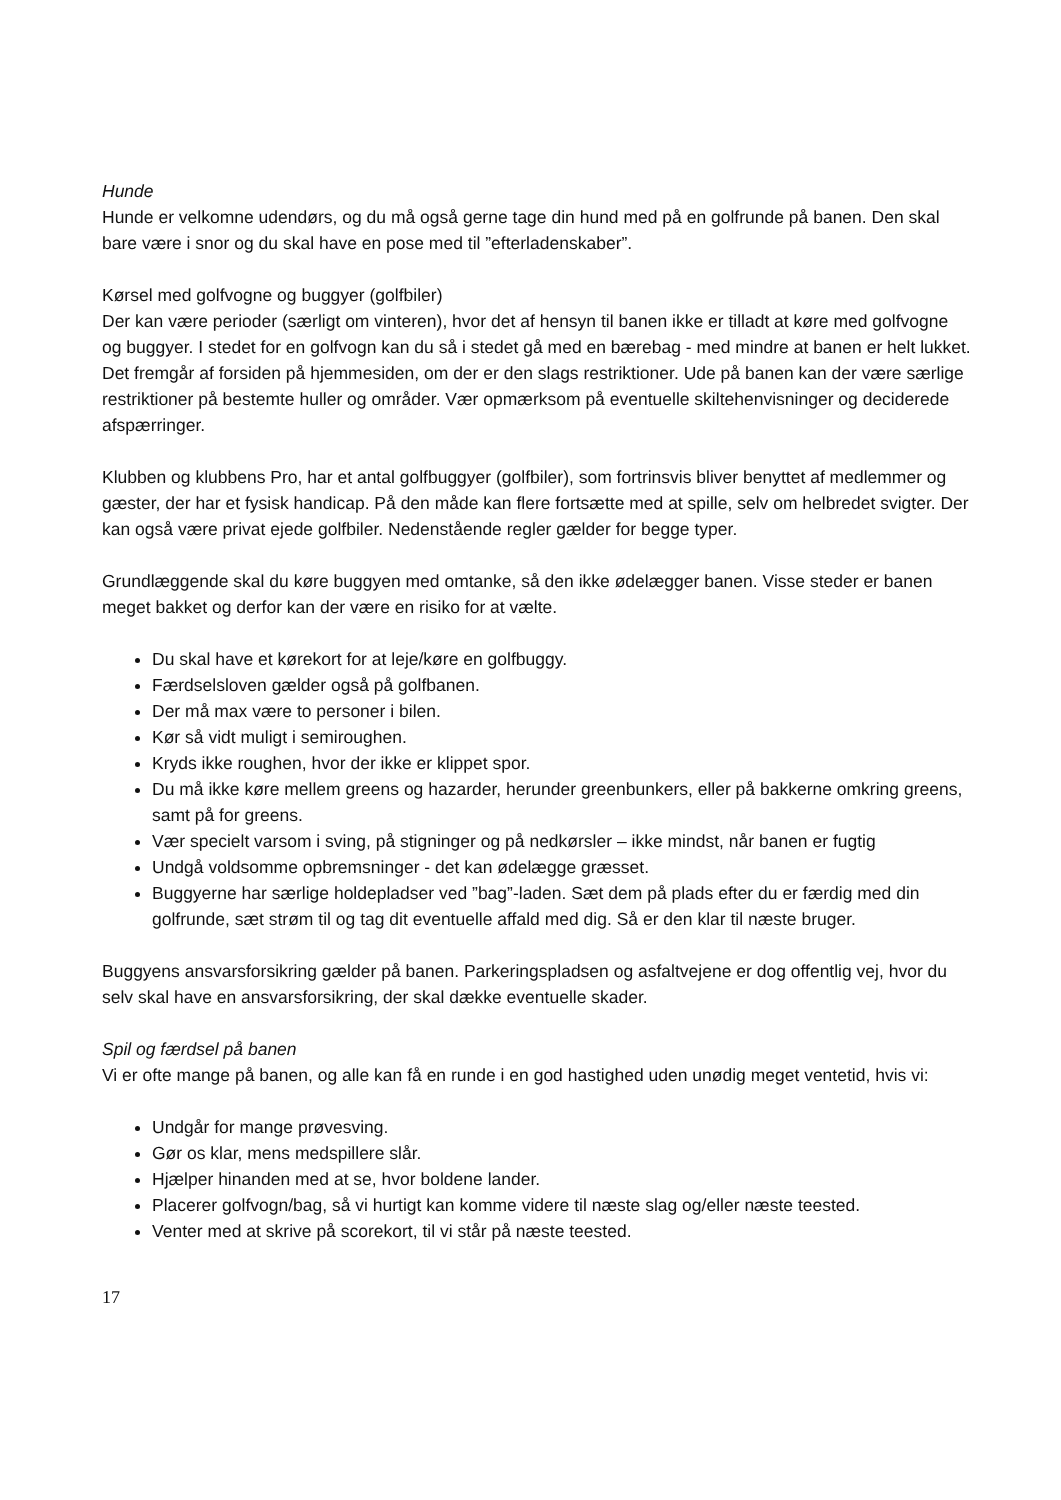Hunde
Hunde er velkomne udendørs, og du må også gerne tage din hund med på en golfrunde på banen. Den skal bare være i snor og du skal have en pose med til ”efterladenskaber”.
Kørsel med golfvogne og buggyer (golfbiler)
Der kan være perioder (særligt om vinteren), hvor det af hensyn til banen ikke er tilladt at køre med golfvogne og buggyer. I stedet for en golfvogn kan du så i stedet gå med en bærebag - med mindre at banen er helt lukket. Det fremgår af forsiden på hjemmesiden, om der er den slags restriktioner. Ude på banen kan der være særlige restriktioner på bestemte huller og områder. Vær opmærksom på eventuelle skiltehenvisninger og deciderede afspærringer.
Klubben og klubbens Pro, har et antal golfbuggyer (golfbiler), som fortrinsvis bliver benyttet af medlemmer og gæster, der har et fysisk handicap. På den måde kan flere fortsætte med at spille, selv om helbredet svigter. Der kan også være privat ejede golfbiler. Nedenstående regler gælder for begge typer.
Grundlæggende skal du køre buggyen med omtanke, så den ikke ødelægger banen. Visse steder er banen meget bakket og derfor kan der være en risiko for at vælte.
Du skal have et kørekort for at leje/køre en golfbuggy.
Færdselsloven gælder også på golfbanen.
Der må max være to personer i bilen.
Kør så vidt muligt i semiroughen.
Kryds ikke roughen, hvor der ikke er klippet spor.
Du må ikke køre mellem greens og hazarder, herunder greenbunkers, eller på bakkerne omkring greens, samt på for greens.
Vær specielt varsom i sving, på stigninger og på nedkørsler – ikke mindst, når banen er fugtig
Undgå voldsomme opbremsninger - det kan ødelægge græsset.
Buggyerne har særlige holdepladser ved ”bag”-laden. Sæt dem på plads efter du er færdig med din golfrunde, sæt strøm til og tag dit eventuelle affald med dig. Så er den klar til næste bruger.
Buggyens ansvarsforsikring gælder på banen. Parkeringspladsen og asfaltvejene er dog offentlig vej, hvor du selv skal have en ansvarsforsikring, der skal dække eventuelle skader.
Spil og færdsel på banen
Vi er ofte mange på banen, og alle kan få en runde i en god hastighed uden unødig meget ventetid, hvis vi:
Undgår for mange prøvesving.
Gør os klar, mens medspillere slår.
Hjælper hinanden med at se, hvor boldene lander.
Placerer golfvogn/bag, så vi hurtigt kan komme videre til næste slag og/eller næste teested.
Venter med at skrive på scorekort, til vi står på næste teested.
17